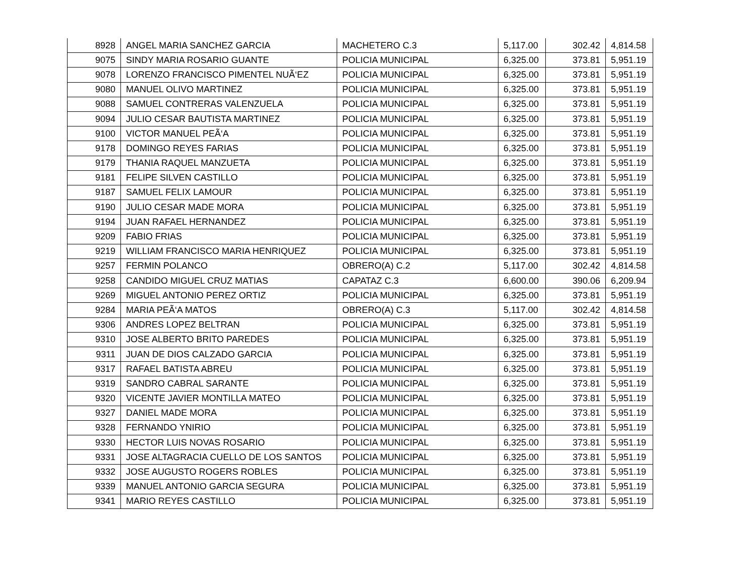| 8928 | ANGEL MARIA SANCHEZ GARCIA | MACHETERO C.3 | 5,117.00 | 302.42 | 4,814.58 |
| 9075 | SINDY MARIA ROSARIO GUANTE | POLICIA MUNICIPAL | 6,325.00 | 373.81 | 5,951.19 |
| 9078 | LORENZO FRANCISCO PIMENTEL NUÃ‘EZ | POLICIA MUNICIPAL | 6,325.00 | 373.81 | 5,951.19 |
| 9080 | MANUEL OLIVO MARTINEZ | POLICIA MUNICIPAL | 6,325.00 | 373.81 | 5,951.19 |
| 9088 | SAMUEL CONTRERAS VALENZUELA | POLICIA MUNICIPAL | 6,325.00 | 373.81 | 5,951.19 |
| 9094 | JULIO CESAR BAUTISTA MARTINEZ | POLICIA MUNICIPAL | 6,325.00 | 373.81 | 5,951.19 |
| 9100 | VICTOR MANUEL PEÃ‘A | POLICIA MUNICIPAL | 6,325.00 | 373.81 | 5,951.19 |
| 9178 | DOMINGO REYES FARIAS | POLICIA MUNICIPAL | 6,325.00 | 373.81 | 5,951.19 |
| 9179 | THANIA RAQUEL MANZUETA | POLICIA MUNICIPAL | 6,325.00 | 373.81 | 5,951.19 |
| 9181 | FELIPE SILVEN CASTILLO | POLICIA MUNICIPAL | 6,325.00 | 373.81 | 5,951.19 |
| 9187 | SAMUEL FELIX LAMOUR | POLICIA MUNICIPAL | 6,325.00 | 373.81 | 5,951.19 |
| 9190 | JULIO CESAR MADE MORA | POLICIA MUNICIPAL | 6,325.00 | 373.81 | 5,951.19 |
| 9194 | JUAN RAFAEL HERNANDEZ | POLICIA MUNICIPAL | 6,325.00 | 373.81 | 5,951.19 |
| 9209 | FABIO FRIAS | POLICIA MUNICIPAL | 6,325.00 | 373.81 | 5,951.19 |
| 9219 | WILLIAM FRANCISCO MARIA HENRIQUEZ | POLICIA MUNICIPAL | 6,325.00 | 373.81 | 5,951.19 |
| 9257 | FERMIN POLANCO | OBRERO(A) C.2 | 5,117.00 | 302.42 | 4,814.58 |
| 9258 | CANDIDO MIGUEL CRUZ MATIAS | CAPATAZ C.3 | 6,600.00 | 390.06 | 6,209.94 |
| 9269 | MIGUEL ANTONIO PEREZ ORTIZ | POLICIA MUNICIPAL | 6,325.00 | 373.81 | 5,951.19 |
| 9284 | MARIA PEÃ‘A MATOS | OBRERO(A) C.3 | 5,117.00 | 302.42 | 4,814.58 |
| 9306 | ANDRES LOPEZ BELTRAN | POLICIA MUNICIPAL | 6,325.00 | 373.81 | 5,951.19 |
| 9310 | JOSE ALBERTO BRITO PAREDES | POLICIA MUNICIPAL | 6,325.00 | 373.81 | 5,951.19 |
| 9311 | JUAN DE DIOS CALZADO GARCIA | POLICIA MUNICIPAL | 6,325.00 | 373.81 | 5,951.19 |
| 9317 | RAFAEL BATISTA ABREU | POLICIA MUNICIPAL | 6,325.00 | 373.81 | 5,951.19 |
| 9319 | SANDRO CABRAL SARANTE | POLICIA MUNICIPAL | 6,325.00 | 373.81 | 5,951.19 |
| 9320 | VICENTE JAVIER MONTILLA MATEO | POLICIA MUNICIPAL | 6,325.00 | 373.81 | 5,951.19 |
| 9327 | DANIEL MADE MORA | POLICIA MUNICIPAL | 6,325.00 | 373.81 | 5,951.19 |
| 9328 | FERNANDO YNIRIO | POLICIA MUNICIPAL | 6,325.00 | 373.81 | 5,951.19 |
| 9330 | HECTOR LUIS NOVAS ROSARIO | POLICIA MUNICIPAL | 6,325.00 | 373.81 | 5,951.19 |
| 9331 | JOSE ALTAGRACIA CUELLO DE LOS SANTOS | POLICIA MUNICIPAL | 6,325.00 | 373.81 | 5,951.19 |
| 9332 | JOSE AUGUSTO ROGERS ROBLES | POLICIA MUNICIPAL | 6,325.00 | 373.81 | 5,951.19 |
| 9339 | MANUEL ANTONIO GARCIA SEGURA | POLICIA MUNICIPAL | 6,325.00 | 373.81 | 5,951.19 |
| 9341 | MARIO REYES CASTILLO | POLICIA MUNICIPAL | 6,325.00 | 373.81 | 5,951.19 |